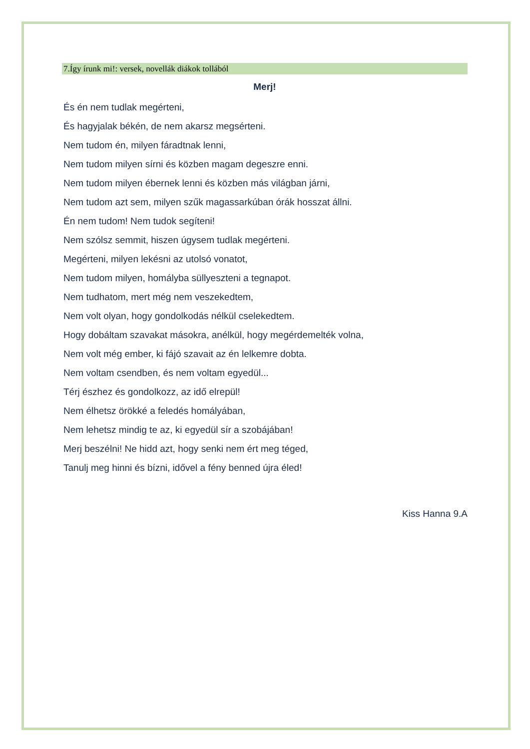7.Így írunk mi!: versek, novellák diákok tollából
Merj!
És én nem tudlak megérteni,
És hagyjalak békén, de nem akarsz megsérteni.
Nem tudom én, milyen fáradtnak lenni,
Nem tudom milyen sírni és közben magam degeszre enni.
Nem tudom milyen ébernek lenni és közben más világban járni,
Nem tudom azt sem, milyen szűk magassarkúban órák hosszat állni.
Én nem tudom! Nem tudok segíteni!
Nem szólsz semmit, hiszen úgysem tudlak megérteni.
Megérteni, milyen lekésni az utolsó vonatot,
Nem tudom milyen, homályba süllyeszteni a tegnapot.
Nem tudhatom, mert még nem veszekedtem,
Nem volt olyan, hogy gondolkodás nélkül cselekedtem.
Hogy dobáltam szavakat másokra, anélkül, hogy megérdemelték volna,
Nem volt még ember, ki fájó szavait az én lelkemre dobta.
Nem voltam csendben, és nem voltam egyedül...
Térj észhez és gondolkozz, az idő elrepül!
Nem élhetsz örökké a feledés homályában,
Nem lehetsz mindig te az, ki egyedül sír a szobájában!
Merj beszélni! Ne hidd azt, hogy senki nem ért meg téged,
Tanulj meg hinni és bízni, idővel a fény benned újra éled!
Kiss Hanna 9.A